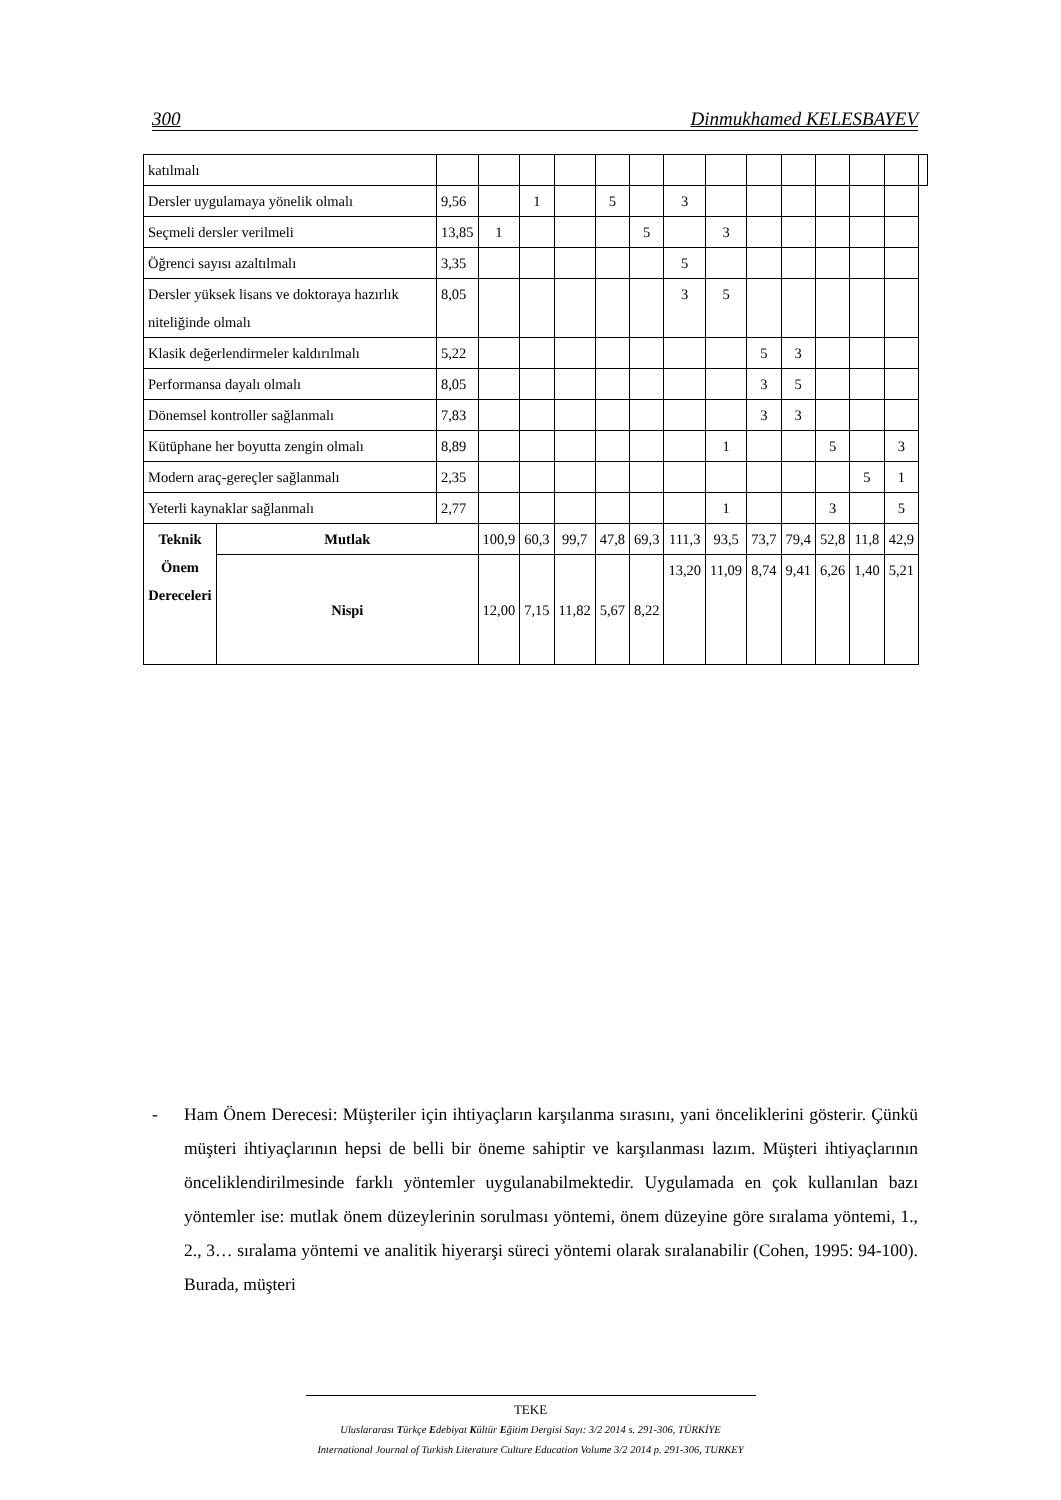300 Dinmukhamed KELESBAYEV
| katılmalı | | | | | | | | | | | | | | | |
| Dersler uygulamaya yönelik olmalı | | 9,56 | | 1 | | 5 | | 3 | | | | | | | |
| Seçmeli dersler verilmeli | | 13,85 | 1 | | | | 5 | | 3 | | | | | | |
| Öğrenci sayısı azaltılmalı | | 3,35 | | | | | | 5 | | | | | | | |
| Dersler yüksek lisans ve doktoraya hazırlık niteliğinde olmalı | | 8,05 | | | | | | 3 | 5 | | | | | | |
| Klasik değerlendirmeler kaldırılmalı | | 5,22 | | | | | | | | 5 | 3 | | | | |
| Performansa dayalı olmalı | | 8,05 | | | | | | | | 3 | 5 | | | | |
| Dönemsel kontroller sağlanmalı | | 7,83 | | | | | | | | 3 | 3 | | | | |
| Kütüphane her boyutta zengin olmalı | | 8,89 | | | | | | | 1 | | | 5 | | 3 | |
| Modern araç-gereçler sağlanmalı | | 2,35 | | | | | | | | | | | 5 | 1 | |
| Yeterli kaynaklar sağlanmalı | | 2,77 | | | | | | | 1 | | | 3 | | 5 | |
| Teknik Önem Dereceleri | Mutlak | | 100,9 | 60,3 | 99,7 | 47,8 | 69,3 | 111,3 | 93,5 | 73,7 | 79,4 | 52,8 | 11,8 | 42,9 | |
| | Nispi | | 12,00 | 7,15 | 11,82 | 5,67 | 8,22 | 13,20 | 11,09 | 8,74 | 9,41 | 6,26 | 1,40 | 5,21 | |
- Ham Önem Derecesi: Müşteriler için ihtiyaçların karşılanma sırasını, yani önceliklerini gösterir. Çünkü müşteri ihtiyaçlarının hepsi de belli bir öneme sahiptir ve karşılanması lazım. Müşteri ihtiyaçlarının önceliklendirilmesinde farklı yöntemler uygulanabilmektedir. Uygulamada en çok kullanılan bazı yöntemler ise: mutlak önem düzeylerinin sorulması yöntemi, önem düzeyine göre sıralama yöntemi, 1., 2., 3… sıralama yöntemi ve analitik hiyerarşi süreci yöntemi olarak sıralanabilir (Cohen, 1995: 94-100). Burada, müşteri
TEKE
Uluslararası Türkçe Edebiyat Kültür Eğitim Dergisi Sayı: 3/2 2014 s. 291-306, TÜRKİYE
International Journal of Turkish Literature Culture Education Volume 3/2 2014 p. 291-306, TURKEY